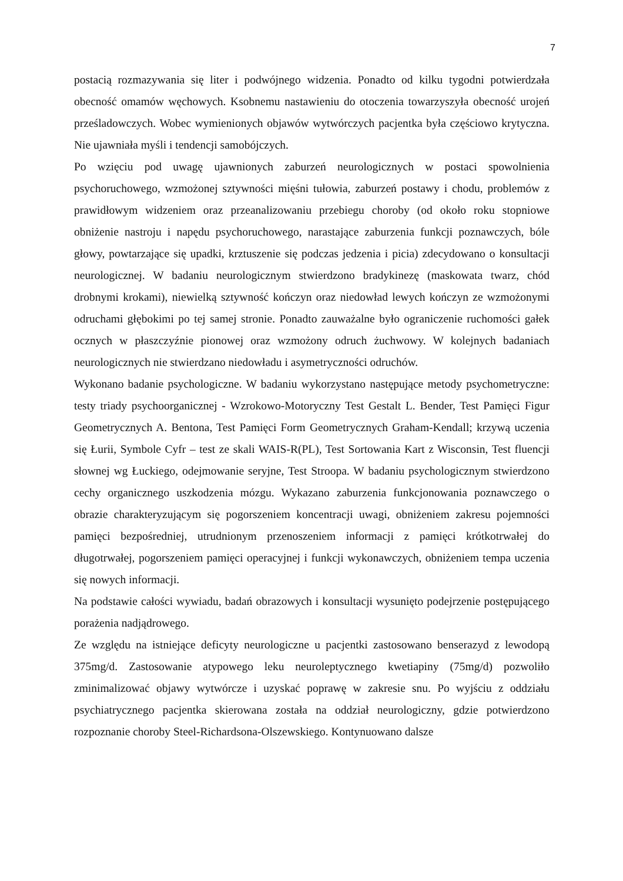7
postacią rozmazywania się liter i podwójnego widzenia. Ponadto od kilku tygodni potwierdzała obecność omamów węchowych. Ksobnemu nastawieniu do otoczenia towarzyszyła obecność urojeń prześladowczych. Wobec wymienionych objawów wytwórczych pacjentka była częściowo krytyczna. Nie ujawniała myśli i tendencji samobójczych.
Po wzięciu pod uwagę ujawnionych zaburzeń neurologicznych w postaci spowolnienia psychoruchowego, wzmożonej sztywności mięśni tułowia, zaburzeń postawy i chodu, problemów z prawidłowym widzeniem oraz przeanalizowaniu przebiegu choroby (od około roku stopniowe obniżenie nastroju i napędu psychoruchowego, narastające zaburzenia funkcji poznawczych, bóle głowy, powtarzające się upadki, krztuszenie się podczas jedzenia i picia) zdecydowano o konsultacji neurologicznej. W badaniu neurologicznym stwierdzono bradykinezę (maskowata twarz, chód drobnymi krokami), niewielką sztywność kończyn oraz niedowład lewych kończyn ze wzmożonymi odruchami głębokimi po tej samej stronie. Ponadto zauważalne było ograniczenie ruchomości gałek ocznych w płaszczyźnie pionowej oraz wzmożony odruch żuchwowy. W kolejnych badaniach neurologicznych nie stwierdzano niedowładu i asymetryczności odruchów.
Wykonano badanie psychologiczne. W badaniu wykorzystano następujące metody psychometryczne: testy triady psychoorganicznej - Wzrokowo-Motoryczny Test Gestalt L. Bender, Test Pamięci Figur Geometrycznych A. Bentona, Test Pamięci Form Geometrycznych Graham-Kendall; krzywą uczenia się Łurii, Symbole Cyfr – test ze skali WAIS-R(PL), Test Sortowania Kart z Wisconsin, Test fluencji słownej wg Łuckiego, odejmowanie seryjne, Test Stroopa. W badaniu psychologicznym stwierdzono cechy organicznego uszkodzenia mózgu. Wykazano zaburzenia funkcjonowania poznawczego o obrazie charakteryzującym się pogorszeniem koncentracji uwagi, obniżeniem zakresu pojemności pamięci bezpośredniej, utrudnionym przenoszeniem informacji z pamięci krótkotrwałej do długotrwałej, pogorszeniem pamięci operacyjnej i funkcji wykonawczych, obniżeniem tempa uczenia się nowych informacji.
Na podstawie całości wywiadu, badań obrazowych i konsultacji wysunięto podejrzenie postępującego porażenia nadjądrowego.
Ze względu na istniejące deficyty neurologiczne u pacjentki zastosowano benserazyd z lewodopą 375mg/d. Zastosowanie atypowego leku neuroleptycznego kwetiapiny (75mg/d) pozwoliło zminimalizować objawy wytwórcze i uzyskać poprawę w zakresie snu. Po wyjściu z oddziału psychiatrycznego pacjentka skierowana została na oddział neurologiczny, gdzie potwierdzono rozpoznanie choroby Steel-Richardsona-Olszewskiego. Kontynuowano dalsze